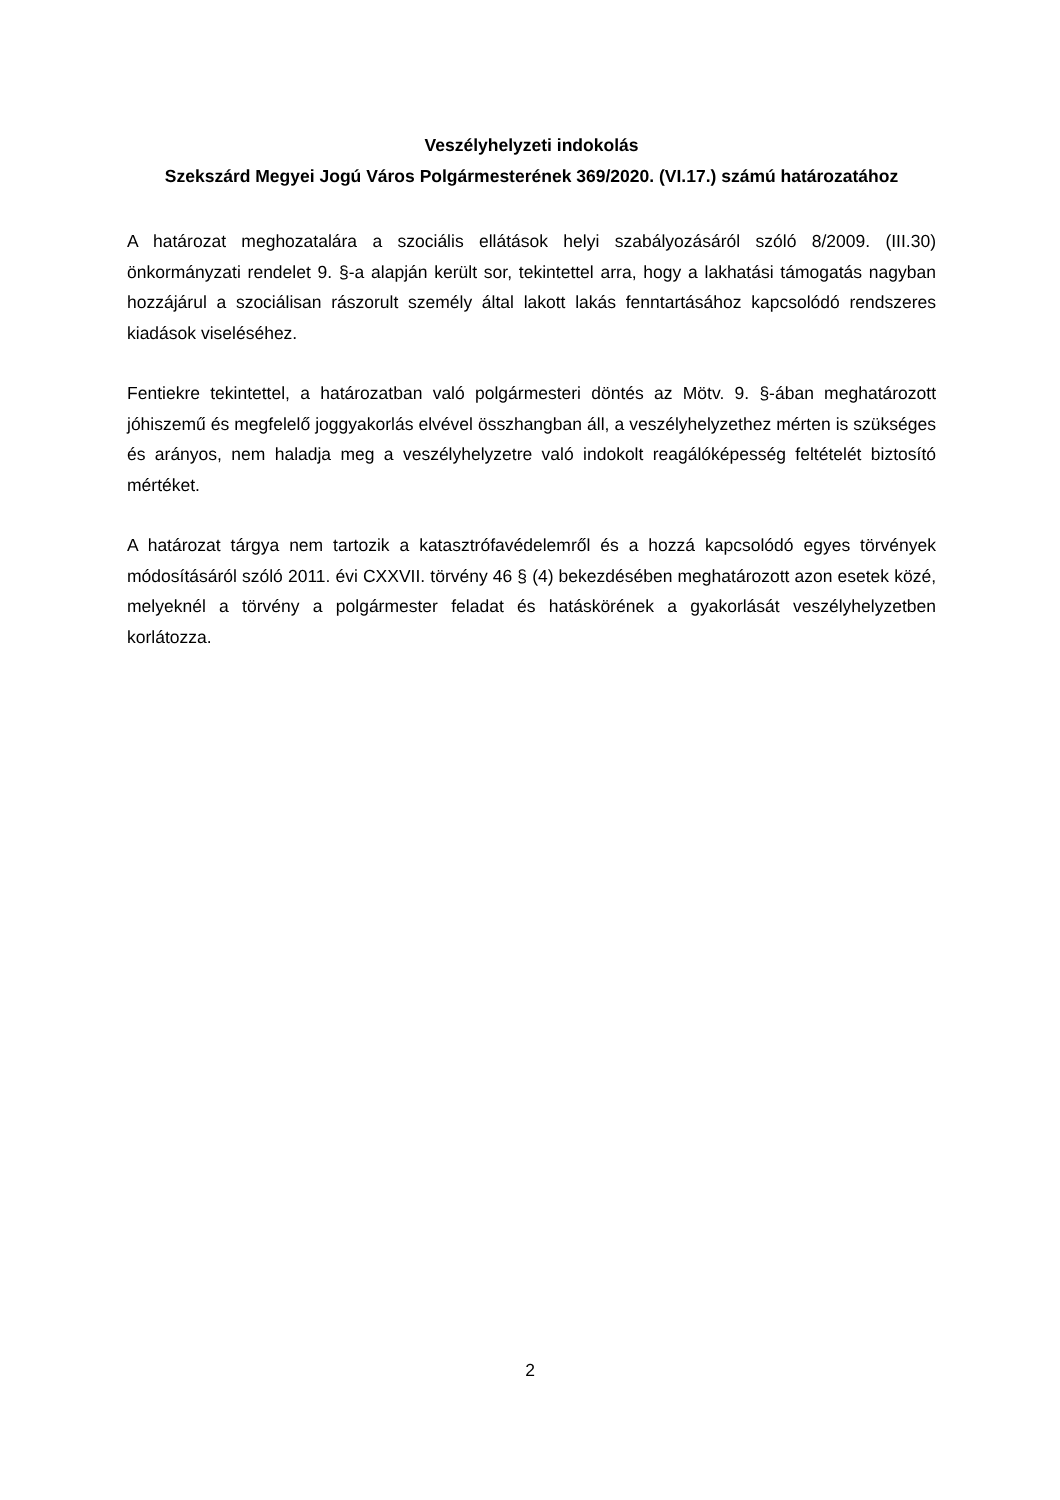Veszélyhelyzeti indokolás
Szekszárd Megyei Jogú Város Polgármesterének 369/2020. (VI.17.) számú határozatához
A határozat meghozatalára a szociális ellátások helyi szabályozásáról szóló 8/2009. (III.30) önkormányzati rendelet 9. §-a alapján került sor, tekintettel arra, hogy a lakhatási támogatás nagyban hozzájárul a szociálisan rászorult személy által lakott lakás fenntartásához kapcsolódó rendszeres kiadások viseléséhez.
Fentiekre tekintettel, a határozatban való polgármesteri döntés az Mötv. 9. §-ában meghatározott jóhiszemű és megfelelő joggyakorlás elvével összhangban áll, a veszélyhelyzethez mérten is szükséges és arányos, nem haladja meg a veszélyhelyzetre való indokolt reagálóképesség feltételét biztosító mértéket.
A határozat tárgya nem tartozik a katasztrófavédelemről és a hozzá kapcsolódó egyes törvények módosításáról szóló 2011. évi CXXVII. törvény 46 § (4) bekezdésében meghatározott azon esetek közé, melyeknél a törvény a polgármester feladat és hatáskörének a gyakorlását veszélyhelyzetben korlátozza.
2